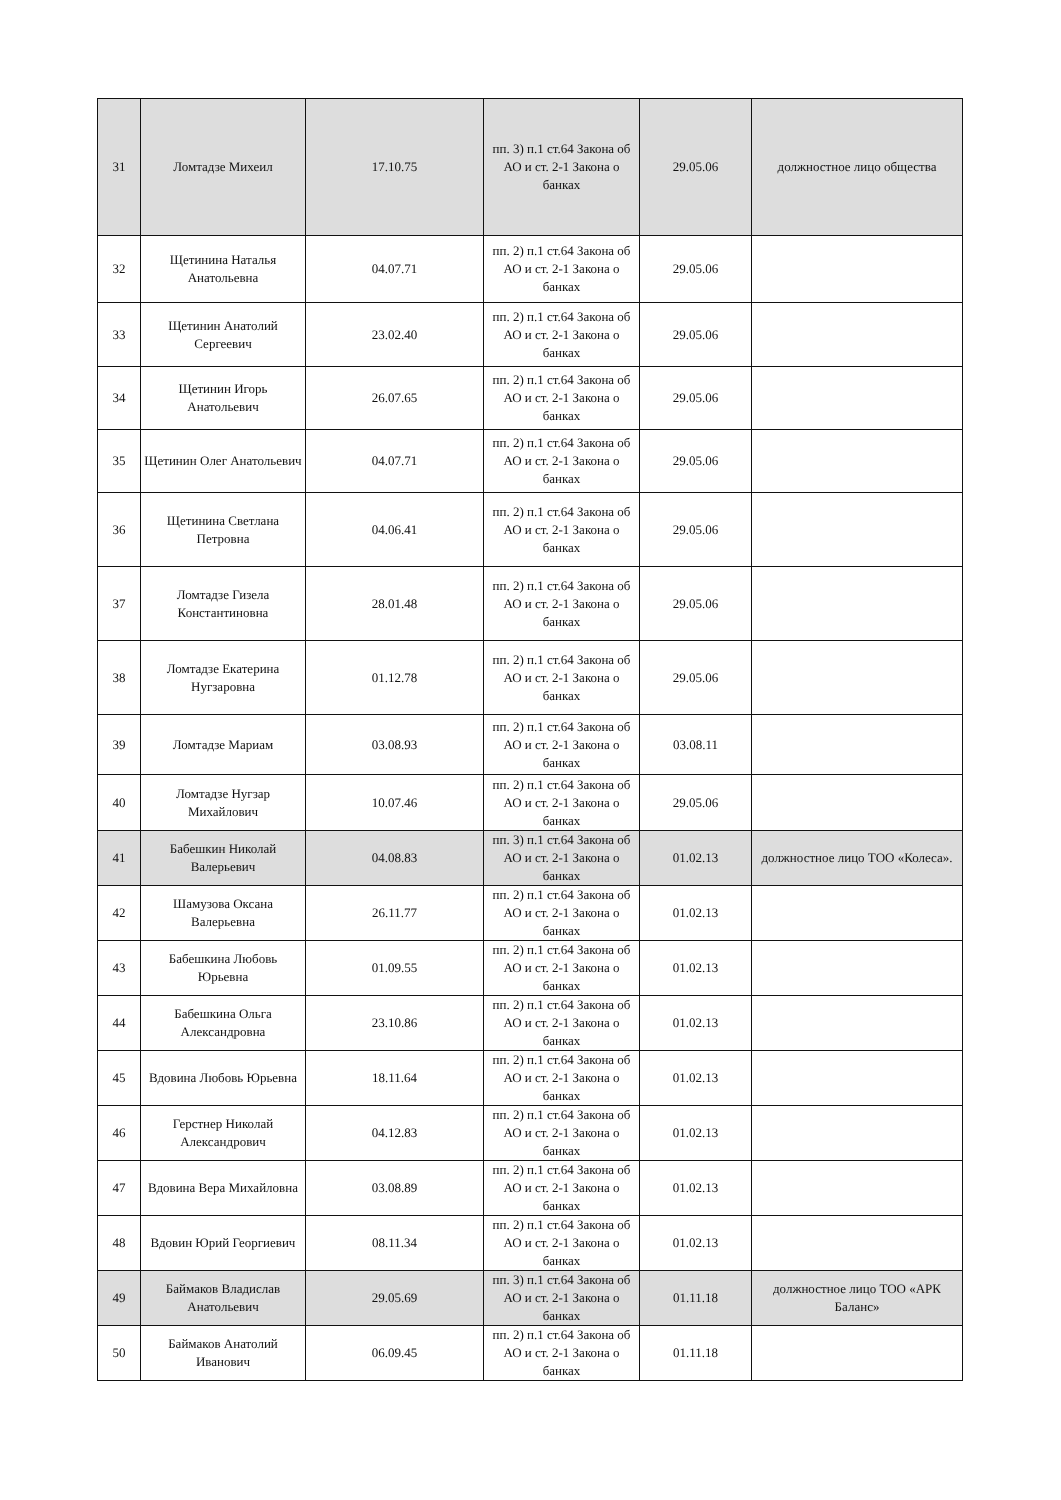| 31 | Ломтадзе Михеил | 17.10.75 | пп. 3) п.1 ст.64 Закона об АО и ст. 2-1 Закона о банках | 29.05.06 | должностное лицо общества |
| 32 | Щетинина Наталья Анатольевна | 04.07.71 | пп. 2) п.1 ст.64 Закона об АО и ст. 2-1 Закона о банках | 29.05.06 | |
| 33 | Щетинин Анатолий Сергеевич | 23.02.40 | пп. 2) п.1 ст.64 Закона об АО и ст. 2-1 Закона о банках | 29.05.06 | |
| 34 | Щетинин Игорь Анатольевич | 26.07.65 | пп. 2) п.1 ст.64 Закона об АО и ст. 2-1 Закона о банках | 29.05.06 | |
| 35 | Щетинин Олег Анатольевич | 04.07.71 | пп. 2) п.1 ст.64 Закона об АО и ст. 2-1 Закона о банках | 29.05.06 | |
| 36 | Щетинина Светлана Петровна | 04.06.41 | пп. 2) п.1 ст.64 Закона об АО и ст. 2-1 Закона о банках | 29.05.06 | |
| 37 | Ломтадзе Гизела Константиновна | 28.01.48 | пп. 2) п.1 ст.64 Закона об АО и ст. 2-1 Закона о банках | 29.05.06 | |
| 38 | Ломтадзе Екатерина Нугзаровна | 01.12.78 | пп. 2) п.1 ст.64 Закона об АО и ст. 2-1 Закона о банках | 29.05.06 | |
| 39 | Ломтадзе Мариам | 03.08.93 | пп. 2) п.1 ст.64 Закона об АО и ст. 2-1 Закона о банках | 03.08.11 | |
| 40 | Ломтадзе Нугзар Михайлович | 10.07.46 | пп. 2) п.1 ст.64 Закона об АО и ст. 2-1 Закона о банках | 29.05.06 | |
| 41 | Бабешкин Николай Валерьевич | 04.08.83 | пп. 3) п.1 ст.64 Закона об АО и ст. 2-1 Закона о банках | 01.02.13 | должностное лицо ТОО «Колеса». |
| 42 | Шамузова Оксана Валерьевна | 26.11.77 | пп. 2) п.1 ст.64 Закона об АО и ст. 2-1 Закона о банках | 01.02.13 | |
| 43 | Бабешкина Любовь Юрьевна | 01.09.55 | пп. 2) п.1 ст.64 Закона об АО и ст. 2-1 Закона о банках | 01.02.13 | |
| 44 | Бабешкина Ольга Александровна | 23.10.86 | пп. 2) п.1 ст.64 Закона об АО и ст. 2-1 Закона о банках | 01.02.13 | |
| 45 | Вдовина Любовь Юрьевна | 18.11.64 | пп. 2) п.1 ст.64 Закона об АО и ст. 2-1 Закона о банках | 01.02.13 | |
| 46 | Герстнер Николай Александрович | 04.12.83 | пп. 2) п.1 ст.64 Закона об АО и ст. 2-1 Закона о банках | 01.02.13 | |
| 47 | Вдовина Вера Михайловна | 03.08.89 | пп. 2) п.1 ст.64 Закона об АО и ст. 2-1 Закона о банках | 01.02.13 | |
| 48 | Вдовин Юрий Георгиевич | 08.11.34 | пп. 2) п.1 ст.64 Закона об АО и ст. 2-1 Закона о банках | 01.02.13 | |
| 49 | Баймаков Владислав Анатольевич | 29.05.69 | пп. 3) п.1 ст.64 Закона об АО и ст. 2-1 Закона о банках | 01.11.18 | должностное лицо ТОО «АРК Баланс» |
| 50 | Баймаков Анатолий Иванович | 06.09.45 | пп. 2) п.1 ст.64 Закона об АО и ст. 2-1 Закона о банках | 01.11.18 | |